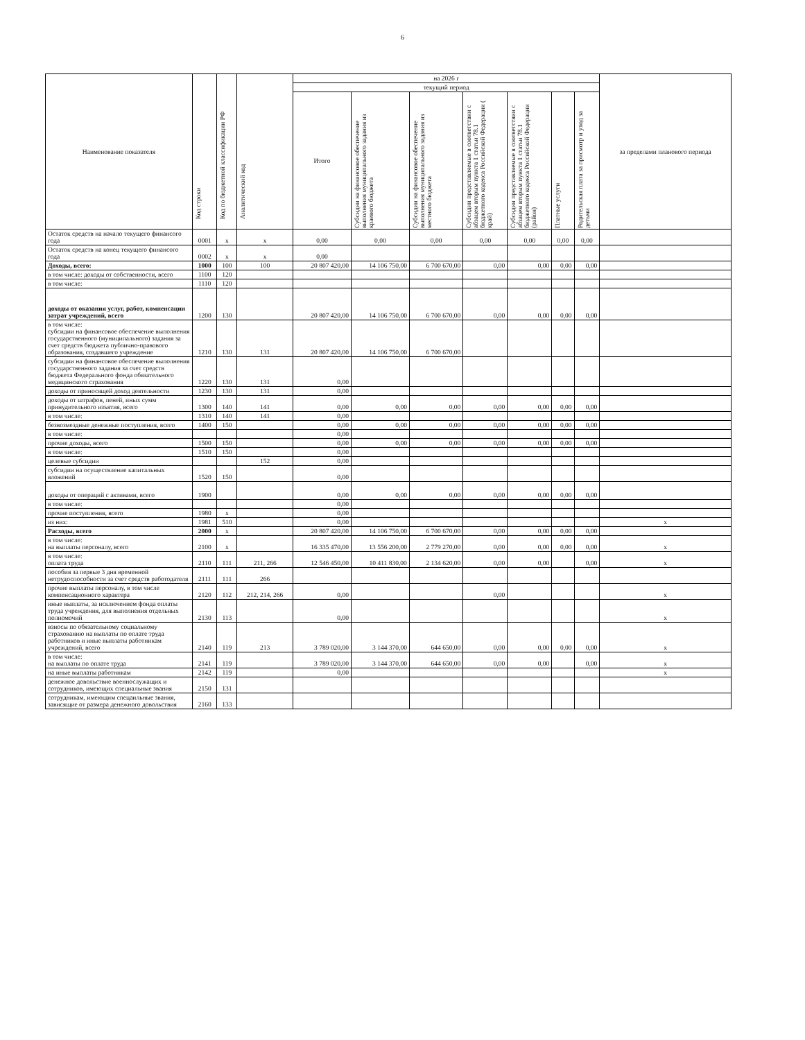6
| Наименование показателя | Код строки | Код по бюджетной классификации РФ | Аналитический код | на 2026 г | | | | | | | за пределами планового периода |
| --- | --- | --- | --- | --- | --- | --- | --- | --- | --- | --- | --- |
| | | | | текущий период | | | | | | | |
| | | | | Итого | Субсидии на финансовое обеспечение выполнения муниципального задания из краевого бюджета | Субсидии на финансовое обеспечение выполнения муниципального задания из местного бюджета | Субсидии представляемые в соответствии с абзацем вторым пункта 1 статьи 78.1 бюджетного кодекса Российской Федерации ( край) | Субсидии представляемые в соответствии с абзацем вторым пункта 1 статьи 78.1 бюджетного кодекса Российской Федерации (район) | Платные услуги | Родительская плата за присмотр и уход за детьми | |
| Остаток средств на начало текущего финансого года | 0001 | x | x | 0,00 | 0,00 | 0,00 | 0,00 | 0,00 | 0,00 | 0,00 | |
| Остаток средств на конец текущего финансого года | 0002 | x | x | 0,00 | | | | | | | |
| Доходы, всего: | 1000 | 100 | 100 | 20 807 420,00 | 14 106 750,00 | 6 700 670,00 | 0,00 | 0,00 | 0,00 | 0,00 | |
| в том числе: доходы от собственности, всего | 1100 | 120 | | | | | | | | | |
| в том числе: | 1110 | 120 | | | | | | | | | |
| доходы от оказания услуг, работ, компенсации затрат учреждений, всего | 1200 | 130 | | 20 807 420,00 | 14 106 750,00 | 6 700 670,00 | 0,00 | 0,00 | 0,00 | 0,00 | |
| в том числе: субсидии на финансовое обеспечение выполнения государственного (муниципального) задания за счет средств бюджета публично-правового образования, создавшего учреждение | 1210 | 130 | 131 | 20 807 420,00 | 14 106 750,00 | 6 700 670,00 | | | | | |
| субсидии на финансовое обеспечение выполнения государственного задания за счет средств бюджета Федерального фонда обязательного медицинского страхования | 1220 | 130 | 131 | 0,00 | | | | | | | |
| доходы от приносящей доход деятельности | 1230 | 130 | 131 | 0,00 | | | | | | | |
| доходы от штрафов, пеней, иных сумм принудительного изъятия, всего | 1300 | 140 | 141 | 0,00 | 0,00 | 0,00 | 0,00 | 0,00 | 0,00 | 0,00 | |
| в том числе: | 1310 | 140 | 141 | 0,00 | | | | | | | |
| безвозмездные денежные поступления, всего | 1400 | 150 | | 0,00 | 0,00 | 0,00 | 0,00 | 0,00 | 0,00 | 0,00 | |
| в том числе: | | | | 0,00 | | | | | | | |
| прочие доходы, всего | 1500 | 150 | | 0,00 | 0,00 | 0,00 | 0,00 | 0,00 | 0,00 | 0,00 | |
| в том числе: | 1510 | 150 | | 0,00 | | | | | | | |
| целевые субсидии | | | 152 | 0,00 | | | | | | | |
| субсидии на осуществление капитальных вложений | 1520 | 150 | | 0,00 | | | | | | | |
| доходы от операций с активами, всего | 1900 | | | 0,00 | 0,00 | 0,00 | 0,00 | 0,00 | 0,00 | 0,00 | |
| в том числе: | | | | 0,00 | | | | | | | |
| прочие поступления, всего | 1980 | x | | 0,00 | | | | | | | |
| из них: | 1981 | 510 | | 0,00 | | | | | | | x |
| Расходы, всего | 2000 | x | | 20 807 420,00 | 14 106 750,00 | 6 700 670,00 | 0,00 | 0,00 | 0,00 | 0,00 | |
| в том числе: на выплаты персоналу, всего | 2100 | x | | 16 335 470,00 | 13 556 200,00 | 2 779 270,00 | 0,00 | 0,00 | 0,00 | 0,00 | x |
| в том числе: оплата труда | 2110 | 111 | 211, 266 | 12 546 450,00 | 10 411 830,00 | 2 134 620,00 | 0,00 | 0,00 | | 0,00 | x |
| пособия за первые 3 дня временной нетрудоспособности за счет средств работодателя | 2111 | 111 | 266 | | | | | | | | |
| прочие выплаты персоналу, в том числе компенсационного характера | 2120 | 112 | 212, 214, 266 | 0,00 | | | 0,00 | | | | x |
| иные выплаты, за исключением фонда оплаты труда учреждения, для выполнения отдельных полномочий | 2130 | 113 | | 0,00 | | | | | | | x |
| взносы по обязательному социальному страхованию на выплаты по оплате труда работников и иные выплаты работникам учреждений, всего | 2140 | 119 | 213 | 3 789 020,00 | 3 144 370,00 | 644 650,00 | 0,00 | 0,00 | 0,00 | 0,00 | x |
| в том числе: на выплаты по оплате труда | 2141 | 119 | | 3 789 020,00 | 3 144 370,00 | 644 650,00 | 0,00 | 0,00 | | 0,00 | x |
| на иные выплаты работникам | 2142 | 119 | | 0,00 | | | | | | | x |
| денежное довольствие военнослужащих и сотрудников, имеющих специальные звания | 2150 | 131 | | | | | | | | | |
| сотрудникам, имеющим спецаильные звания, зависящие от размера денежного довольствия | 2160 | 133 | | | | | | | | | |